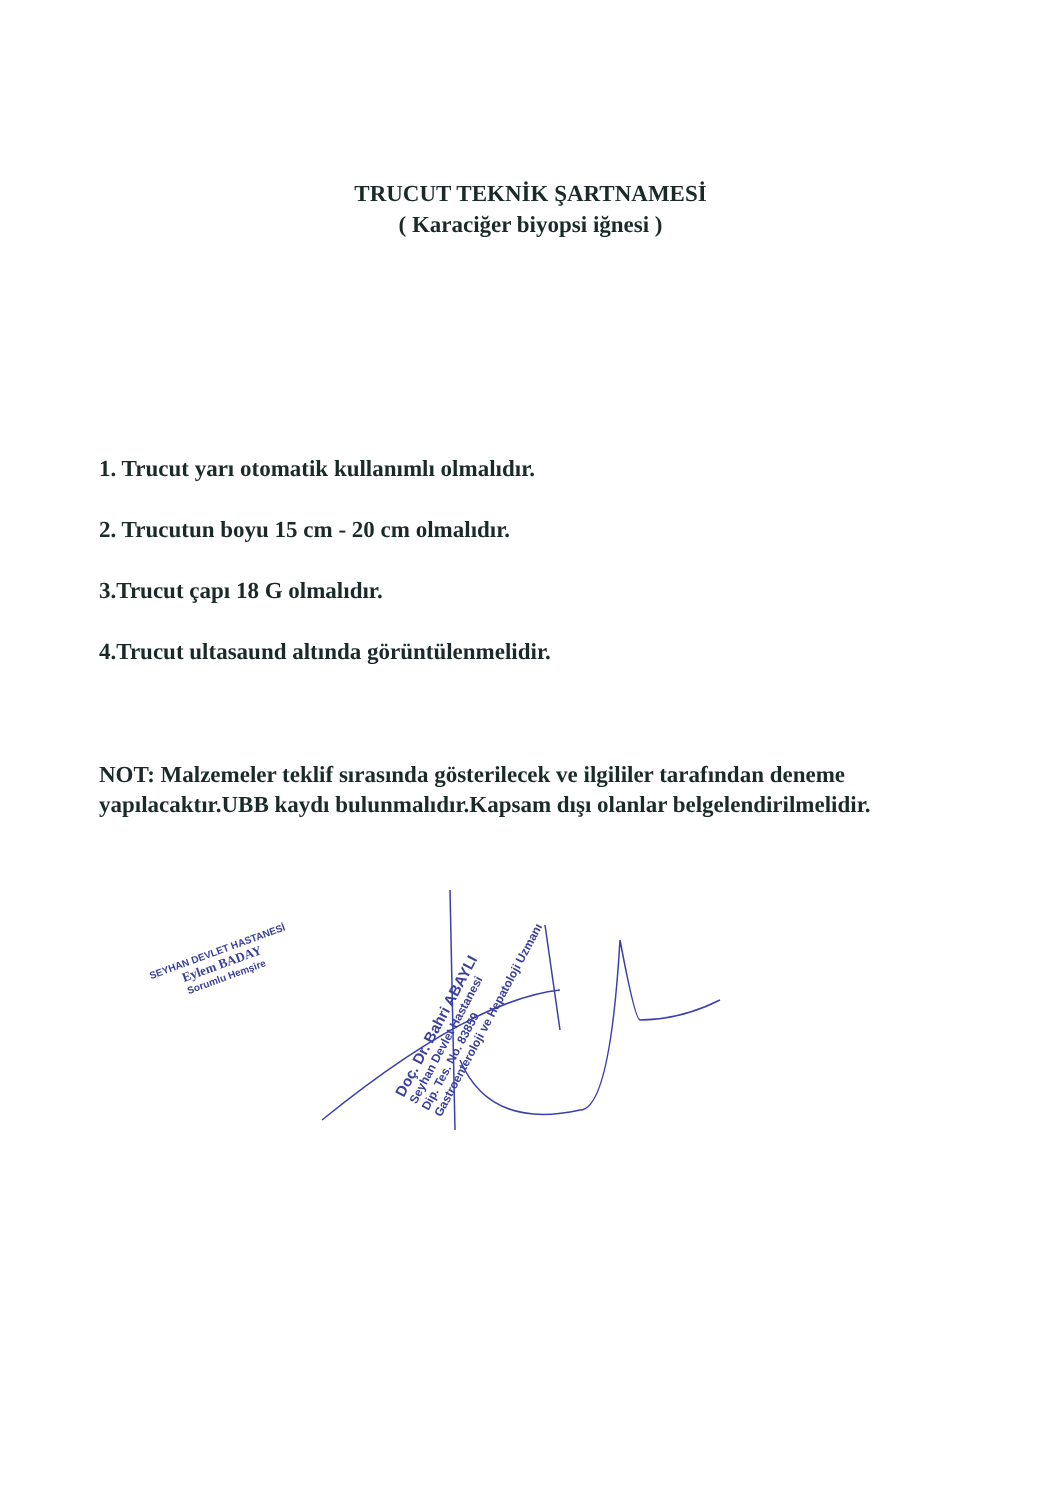TRUCUT TEKNİK ŞARTNAMESİ
( Karaciğer biyopsi iğnesi )
1. Trucut yarı otomatik kullanımlı olmalıdır.
2. Trucutun boyu 15 cm - 20 cm olmalıdır.
3.Trucut çapı 18 G olmalıdır.
4.Trucut ultasaund altında görüntülenmelidir.
NOT: Malzemeler teklif sırasında gösterilecek ve ilgililer tarafından deneme yapılacaktır.UBB kaydı bulunmalıdır.Kapsam dışı olanlar belgelendirilmelidir.
SEYHAN DEVLET HASTANESİ
Eylem BADAY
Sorumlu Hemşire
Doç. Dr. Bahri ABAYLI
Seyhan Devlet Hastanesi
Dip. Tes. No. 83859
Gastroenteroloji ve Hepatoloji Uzmanı